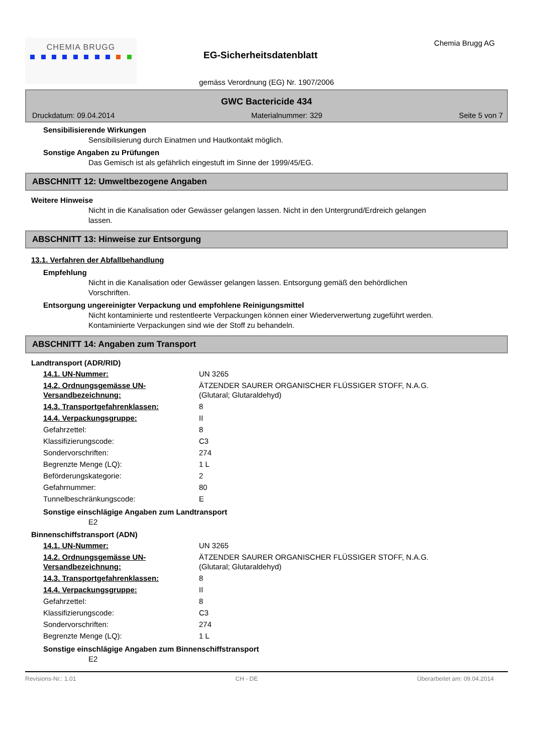CHEMIA BRUGG
EG-Sicherheitsdatenblatt
Chemia Brugg AG
gemäss Verordnung (EG) Nr. 1907/2006
GWC Bactericide 434
Druckdatum: 09.04.2014 Materialnummer: 329 Seite 5 von 7
Sensibilisierende Wirkungen
Sensibilisierung durch Einatmen und Hautkontakt möglich.
Sonstige Angaben zu Prüfungen
Das Gemisch ist als gefährlich eingestuft im Sinne der 1999/45/EG.
ABSCHNITT 12: Umweltbezogene Angaben
Weitere Hinweise
Nicht in die Kanalisation oder Gewässer gelangen lassen. Nicht in den Untergrund/Erdreich gelangen lassen.
ABSCHNITT 13: Hinweise zur Entsorgung
13.1. Verfahren der Abfallbehandlung
Empfehlung
Nicht in die Kanalisation oder Gewässer gelangen lassen. Entsorgung gemäß den behördlichen Vorschriften.
Entsorgung ungereinigter Verpackung und empfohlene Reinigungsmittel
Nicht kontaminierte und restentleerte Verpackungen können einer Wiederverwertung zugeführt werden. Kontaminierte Verpackungen sind wie der Stoff zu behandeln.
ABSCHNITT 14: Angaben zum Transport
Landtransport (ADR/RID)
| 14.1. UN-Nummer: | UN 3265 |
| 14.2. Ordnungsgemässe UN-Versandbezeichnung: | ÄTZENDER SAURER ORGANISCHER FLÜSSIGER STOFF, N.A.G. (Glutaral; Glutaraldehyd) |
| 14.3. Transportgefahrenklassen: | 8 |
| 14.4. Verpackungsgruppe: | II |
| Gefahrzettel: | 8 |
| Klassifizierungscode: | C3 |
| Sondervorschriften: | 274 |
| Begrenzte Menge (LQ): | 1 L |
| Beförderungskategorie: | 2 |
| Gefahrnummer: | 80 |
| Tunnelbeschränkungscode: | E |
Sonstige einschlägige Angaben zum Landtransport
E2
Binnenschiffstransport (ADN)
| 14.1. UN-Nummer: | UN 3265 |
| 14.2. Ordnungsgemässe UN-Versandbezeichnung: | ÄTZENDER SAURER ORGANISCHER FLÜSSIGER STOFF, N.A.G. (Glutaral; Glutaraldehyd) |
| 14.3. Transportgefahrenklassen: | 8 |
| 14.4. Verpackungsgruppe: | II |
| Gefahrzettel: | 8 |
| Klassifizierungscode: | C3 |
| Sondervorschriften: | 274 |
| Begrenzte Menge (LQ): | 1 L |
Sonstige einschlägige Angaben zum Binnenschiffstransport
E2
Revisions-Nr.: 1.01 CH - DE Überarbeitet am: 09.04.2014